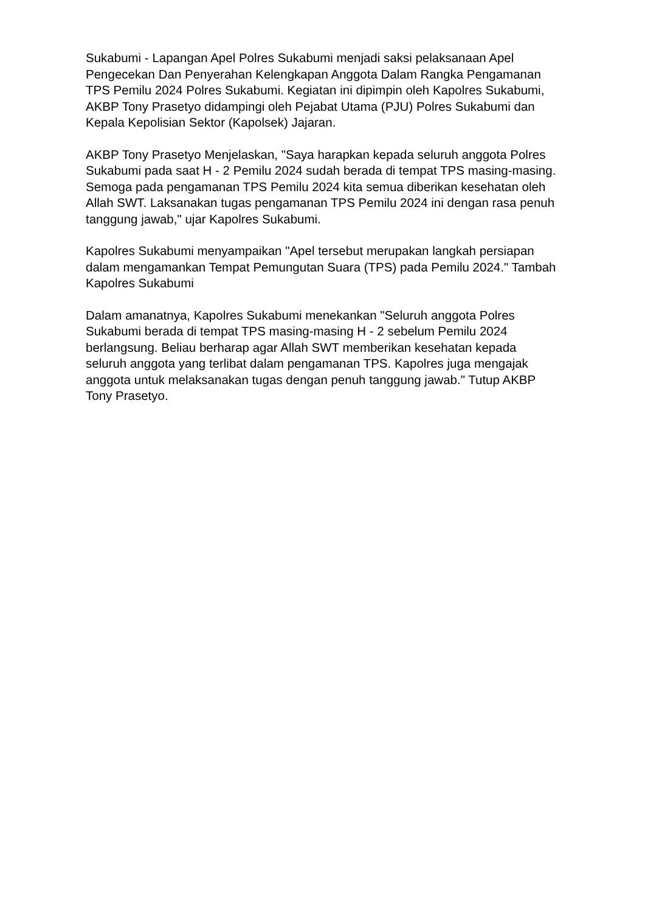Sukabumi - Lapangan Apel Polres Sukabumi menjadi saksi pelaksanaan Apel Pengecekan Dan Penyerahan Kelengkapan Anggota Dalam Rangka Pengamanan TPS Pemilu 2024 Polres Sukabumi. Kegiatan ini dipimpin oleh Kapolres Sukabumi, AKBP Tony Prasetyo didampingi oleh Pejabat Utama (PJU) Polres Sukabumi dan Kepala Kepolisian Sektor (Kapolsek) Jajaran.
AKBP Tony Prasetyo Menjelaskan, "Saya harapkan kepada seluruh anggota Polres Sukabumi pada saat H - 2 Pemilu 2024 sudah berada di tempat TPS masing-masing. Semoga pada pengamanan TPS Pemilu 2024 kita semua diberikan kesehatan oleh Allah SWT. Laksanakan tugas pengamanan TPS Pemilu 2024 ini dengan rasa penuh tanggung jawab," ujar Kapolres Sukabumi.
Kapolres Sukabumi menyampaikan "Apel tersebut merupakan langkah persiapan dalam mengamankan Tempat Pemungutan Suara (TPS) pada Pemilu 2024." Tambah Kapolres Sukabumi
Dalam amanatnya, Kapolres Sukabumi menekankan "Seluruh anggota Polres Sukabumi berada di tempat TPS masing-masing H - 2 sebelum Pemilu 2024 berlangsung. Beliau berharap agar Allah SWT memberikan kesehatan kepada seluruh anggota yang terlibat dalam pengamanan TPS. Kapolres juga mengajak anggota untuk melaksanakan tugas dengan penuh tanggung jawab." Tutup AKBP Tony Prasetyo.